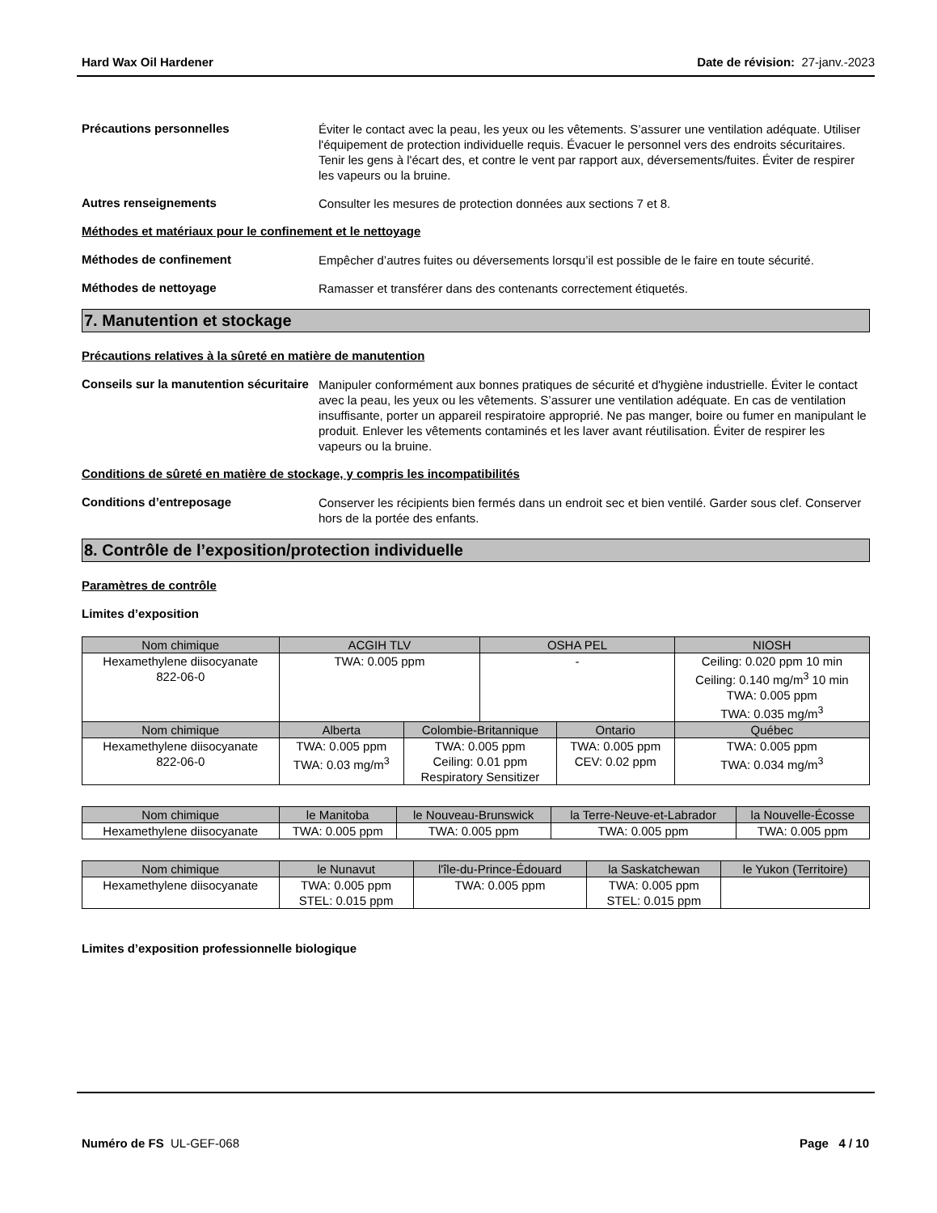Hard Wax Oil Hardener Date de révision: 27-janv.-2023
Précautions personnelles
Éviter le contact avec la peau, les yeux ou les vêtements. S’assurer une ventilation adéquate. Utiliser l'équipement de protection individuelle requis. Évacuer le personnel vers des endroits sécuritaires. Tenir les gens à l'écart des, et contre le vent par rapport aux, déversements/fuites. Éviter de respirer les vapeurs ou la bruine.
Autres renseignements
Consulter les mesures de protection données aux sections 7 et 8.
Méthodes et matériaux pour le confinement et le nettoyage
Méthodes de confinement
Empêcher d’autres fuites ou déversements lorsqu’il est possible de le faire en toute sécurité.
Méthodes de nettoyage
Ramasser et transférer dans des contenants correctement étiquetés.
7. Manutention et stockage
Précautions relatives à la sûreté en matière de manutention
Conseils sur la manutention sécuritaire
Manipuler conformément aux bonnes pratiques de sécurité et d'hygiène industrielle. Éviter le contact avec la peau, les yeux ou les vêtements. S’assurer une ventilation adéquate. En cas de ventilation insuffisante, porter un appareil respiratoire approprié. Ne pas manger, boire ou fumer en manipulant le produit. Enlever les vêtements contaminés et les laver avant réutilisation. Éviter de respirer les vapeurs ou la bruine.
Conditions de sûreté en matière de stockage, y compris les incompatibilités
Conditions d’entreposage
Conserver les récipients bien fermés dans un endroit sec et bien ventilé. Garder sous clef. Conserver hors de la portée des enfants.
8. Contrôle de l’exposition/protection individuelle
Paramètres de contrôle
Limites d’exposition
| Nom chimique | ACGIH TLV | | OSHA PEL | | NIOSH |
| --- | --- | --- | --- | --- | --- |
| Hexamethylene diisocyanate 822-06-0 | TWA: 0.005 ppm | | - | | Ceiling: 0.020 ppm 10 min Ceiling: 0.140 mg/m<sup>3</sup> 10 min TWA: 0.005 ppm TWA: 0.035 mg/m<sup>3</sup> |
| Nom chimique | Alberta | Colombie-Britannique | | Ontario | Québec |
| Hexamethylene diisocyanate 822-06-0 | TWA: 0.005 ppm TWA: 0.03 mg/m<sup>3</sup> | TWA: 0.005 ppm Ceiling: 0.01 ppm Respiratory Sensitizer | | TWA: 0.005 ppm CEV: 0.02 ppm | TWA: 0.005 ppm TWA: 0.034 mg/m<sup>3</sup> |
| Nom chimique | le Manitoba | le Nouveau-Brunswick | la Terre-Neuve-et-Labrador | la Nouvelle-Écosse |
| --- | --- | --- | --- | --- |
| Hexamethylene diisocyanate | TWA: 0.005 ppm | TWA: 0.005 ppm | TWA: 0.005 ppm | TWA: 0.005 ppm |
| Nom chimique | le Nunavut | l'île-du-Prince-Édouard | la Saskatchewan | le Yukon (Territoire) |
| --- | --- | --- | --- | --- |
| Hexamethylene diisocyanate | TWA: 0.005 ppm STEL: 0.015 ppm | TWA: 0.005 ppm | TWA: 0.005 ppm STEL: 0.015 ppm | |
Limites d’exposition professionnelle biologique
Numéro de FS UL-GEF-068 Page 4 / 10